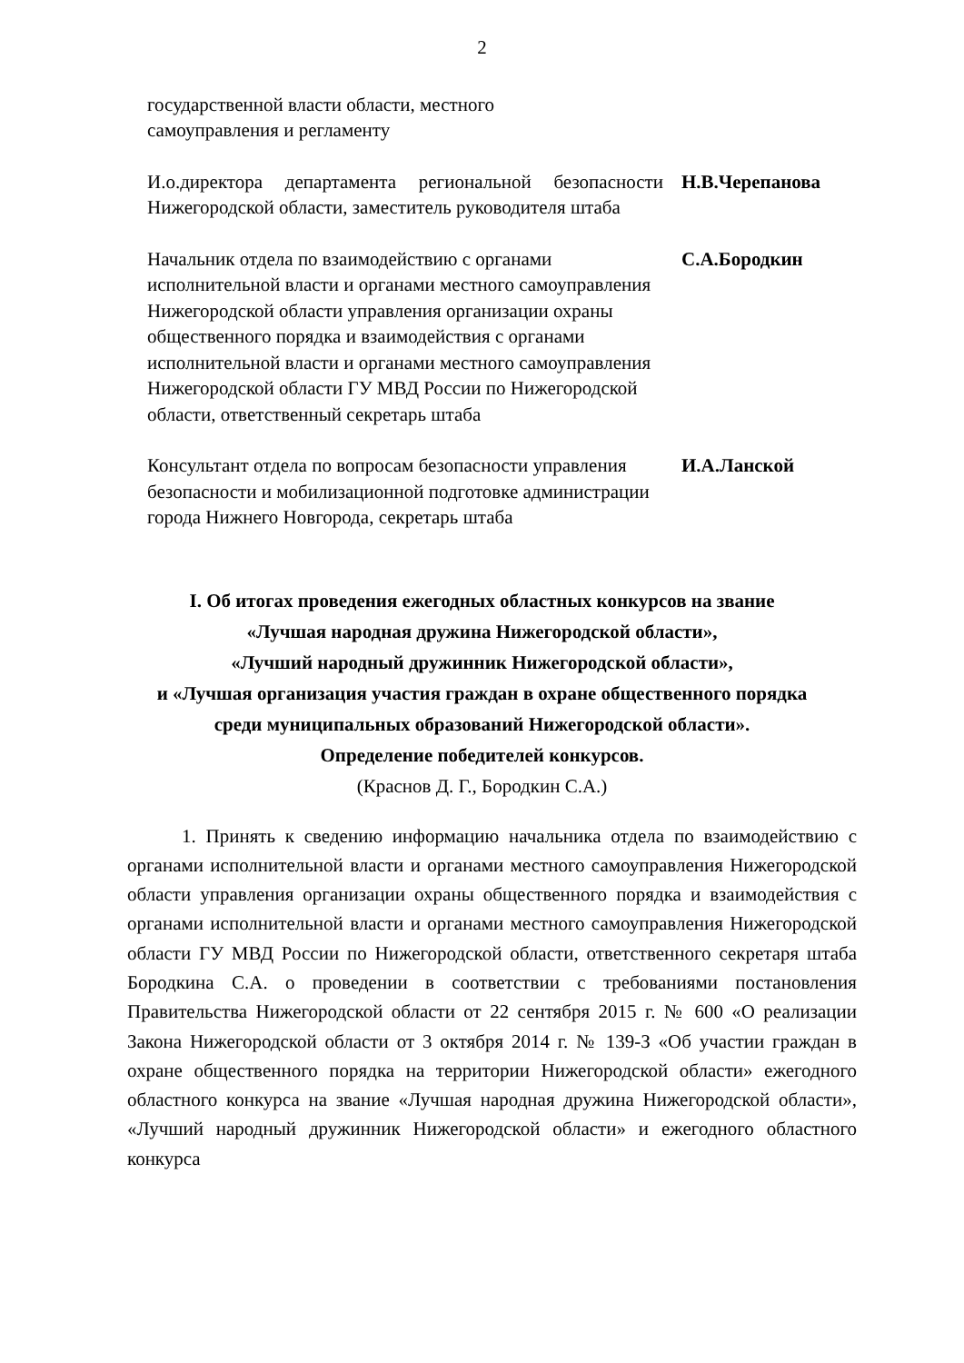2
государственной власти области, местного
самоуправления и регламенту
И.о.директора департамента региональной безопасности Нижегородской области, заместитель руководителя штаба
Н.В.Черепанова
Начальник отдела по взаимодействию с органами исполнительной власти и органами местного самоуправления Нижегородской области управления организации охраны общественного порядка и взаимодействия с органами исполнительной власти и органами местного самоуправления Нижегородской области ГУ МВД России по Нижегородской области, ответственный секретарь штаба
С.А.Бородкин
Консультант отдела по вопросам безопасности управления безопасности и мобилизационной подготовке администрации города Нижнего Новгорода, секретарь штаба
И.А.Ланской
I. Об итогах проведения ежегодных областных конкурсов на звание
«Лучшая народная дружина Нижегородской области»,
«Лучший народный дружинник Нижегородской области»,
и «Лучшая организация участия граждан в охране общественного порядка
среди муниципальных образований Нижегородской области».
Определение победителей конкурсов.
(Краснов Д. Г., Бородкин С.А.)
1. Принять к сведению информацию начальника отдела по взаимодействию с органами исполнительной власти и органами местного самоуправления Нижегородской области управления организации охраны общественного порядка и взаимодействия с органами исполнительной власти и органами местного самоуправления Нижегородской области ГУ МВД России по Нижегородской области, ответственного секретаря штаба Бородкина С.А. о проведении в соответствии с требованиями постановления Правительства Нижегородской области от 22 сентября 2015 г. № 600 «О реализации Закона Нижегородской области от 3 октября 2014 г. № 139-З «Об участии граждан в охране общественного порядка на территории Нижегородской области» ежегодного областного конкурса на звание «Лучшая народная дружина Нижегородской области», «Лучший народный дружинник Нижегородской области» и ежегодного областного конкурса